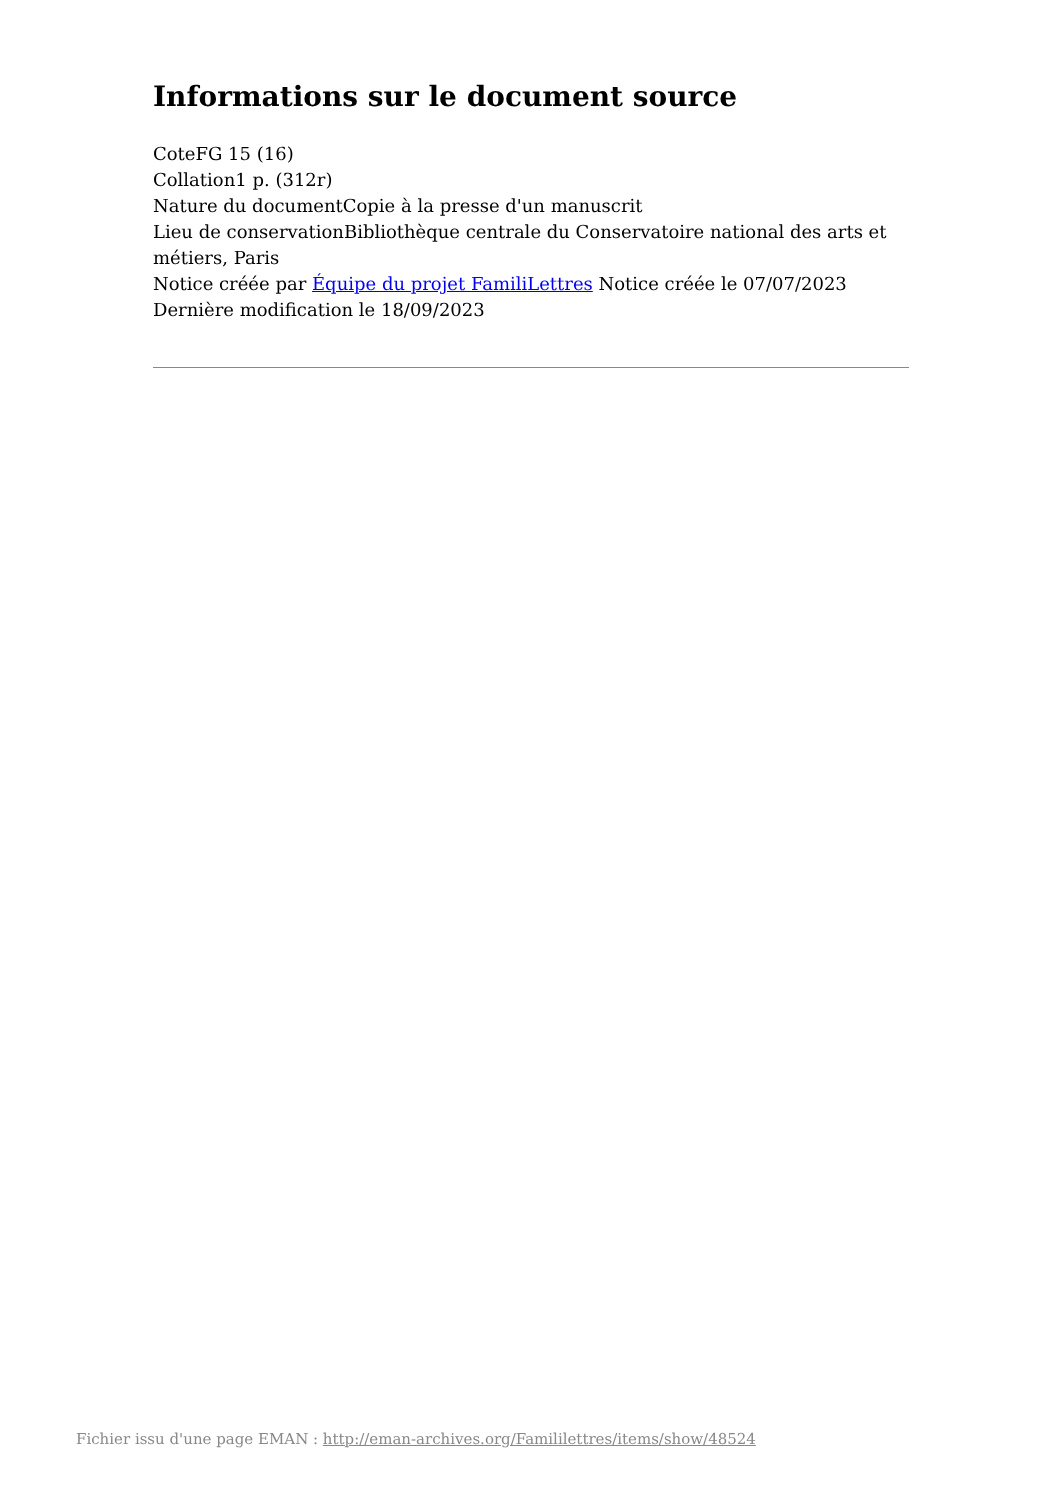Informations sur le document source
CoteFG 15 (16)
Collation1 p. (312r)
Nature du documentCopie à la presse d'un manuscrit
Lieu de conservationBibliothèque centrale du Conservatoire national des arts et métiers, Paris
Notice créée par Équipe du projet FamiliLettres Notice créée le 07/07/2023
Dernière modification le 18/09/2023
Fichier issu d'une page EMAN : http://eman-archives.org/Famililettres/items/show/48524